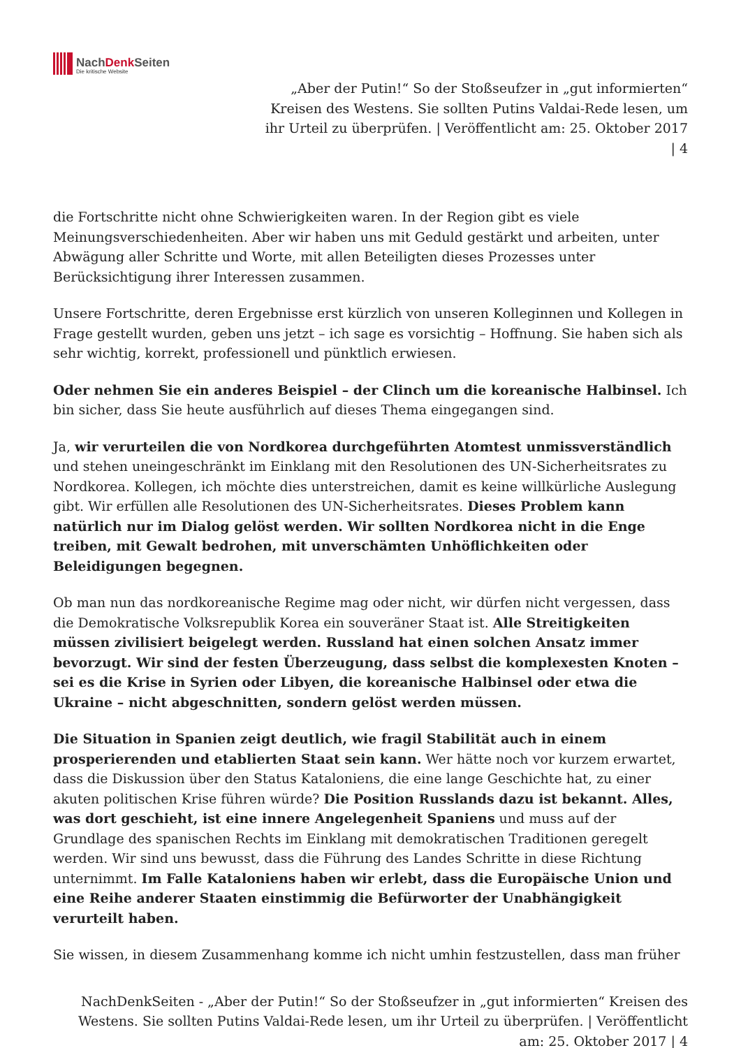NachDenk Seiten
Die kritische Website
„Aber der Putin!“ So der Stoßseufzer in „gut informierten“ Kreisen des Westens. Sie sollten Putins Valdai-Rede lesen, um ihr Urteil zu überprüfen. | Veröffentlicht am: 25. Oktober 2017 | 4
die Fortschritte nicht ohne Schwierigkeiten waren. In der Region gibt es viele Meinungsverschiedenheiten. Aber wir haben uns mit Geduld gestärkt und arbeiten, unter Abwägung aller Schritte und Worte, mit allen Beteiligten dieses Prozesses unter Berücksichtigung ihrer Interessen zusammen.
Unsere Fortschritte, deren Ergebnisse erst kürzlich von unseren Kolleginnen und Kollegen in Frage gestellt wurden, geben uns jetzt – ich sage es vorsichtig – Hoffnung. Sie haben sich als sehr wichtig, korrekt, professionell und pünktlich erwiesen.
Oder nehmen Sie ein anderes Beispiel – der Clinch um die koreanische Halbinsel. Ich bin sicher, dass Sie heute ausführlich auf dieses Thema eingegangen sind.
Ja, wir verurteilen die von Nordkorea durchgeführten Atomtest unmissverständlich und stehen uneingeschränkt im Einklang mit den Resolutionen des UN-Sicherheitsrates zu Nordkorea. Kollegen, ich möchte dies unterstreichen, damit es keine willkürliche Auslegung gibt. Wir erfüllen alle Resolutionen des UN-Sicherheitsrates. Dieses Problem kann natürlich nur im Dialog gelöst werden. Wir sollten Nordkorea nicht in die Enge treiben, mit Gewalt bedrohen, mit unverschämten Unhöflichkeiten oder Beleidigungen begegnen.
Ob man nun das nordkoreanische Regime mag oder nicht, wir dürfen nicht vergessen, dass die Demokratische Volksrepublik Korea ein souveräner Staat ist. Alle Streitigkeiten müssen zivilisiert beigelegt werden. Russland hat einen solchen Ansatz immer bevorzugt. Wir sind der festen Überzeugung, dass selbst die komplexesten Knoten – sei es die Krise in Syrien oder Libyen, die koreanische Halbinsel oder etwa die Ukraine – nicht abgeschnitten, sondern gelöst werden müssen.
Die Situation in Spanien zeigt deutlich, wie fragil Stabilität auch in einem prosperierenden und etablierten Staat sein kann. Wer hätte noch vor kurzem erwartet, dass die Diskussion über den Status Kataloniens, die eine lange Geschichte hat, zu einer akuten politischen Krise führen würde? Die Position Russlands dazu ist bekannt. Alles, was dort geschieht, ist eine innere Angelegenheit Spaniens und muss auf der Grundlage des spanischen Rechts im Einklang mit demokratischen Traditionen geregelt werden. Wir sind uns bewusst, dass die Führung des Landes Schritte in diese Richtung unternimmt. Im Falle Kataloniens haben wir erlebt, dass die Europäische Union und eine Reihe anderer Staaten einstimmig die Befürworter der Unabhängigkeit verurteilt haben.
Sie wissen, in diesem Zusammenhang komme ich nicht umhin festzustellen, dass man früher
NachDenkSeiten - „Aber der Putin!“ So der Stoßseufzer in „gut informierten“ Kreisen des Westens. Sie sollten Putins Valdai-Rede lesen, um ihr Urteil zu überprüfen. | Veröffentlicht am: 25. Oktober 2017 | 4